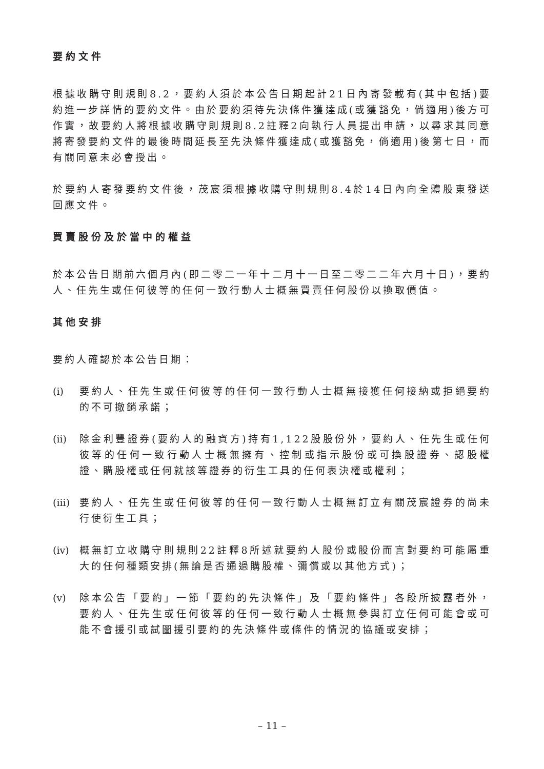要約文件
根據收購守則規則8.2，要約人須於本公告日期起計21日內寄發載有(其中包括)要約進一步詳情的要約文件。由於要約須待先決條件獲達成(或獲豁免，倘適用)後方可作實，故要約人將根據收購守則規則8.2註釋2向執行人員提出申請，以尋求其同意將寄發要約文件的最後時間延長至先決條件獲達成(或獲豁免，倘適用)後第七日，而有關同意未必會授出。
於要約人寄發要約文件後，茂宸須根據收購守則規則8.4於14日內向全體股東發送回應文件。
買賣股份及於當中的權益
於本公告日期前六個月內(即二零二一年十二月十一日至二零二二年六月十日)，要約人、任先生或任何彼等的任何一致行動人士概無買賣任何股份以換取價值。
其他安排
要約人確認於本公告日期：
(i) 要約人、任先生或任何彼等的任何一致行動人士概無接獲任何接納或拒絕要約的不可撤銷承諾；
(ii) 除金利豐證券(要約人的融資方)持有1,122股股份外，要約人、任先生或任何彼等的任何一致行動人士概無擁有、控制或指示股份或可換股證券、認股權證、購股權或任何就該等證券的衍生工具的任何表決權或權利；
(iii) 要約人、任先生或任何彼等的任何一致行動人士概無訂立有關茂宸證券的尚未行使衍生工具；
(iv) 概無訂立收購守則規則22註釋8所述就要約人股份或股份而言對要約可能屬重大的任何種類安排(無論是否通過購股權、彌償或以其他方式)；
(v) 除本公告「要約」一節「要約的先決條件」及「要約條件」各段所披露者外，要約人、任先生或任何彼等的任何一致行動人士概無參與訂立任何可能會或可能不會援引或試圖援引要約的先決條件或條件的情況的協議或安排；
– 11 –